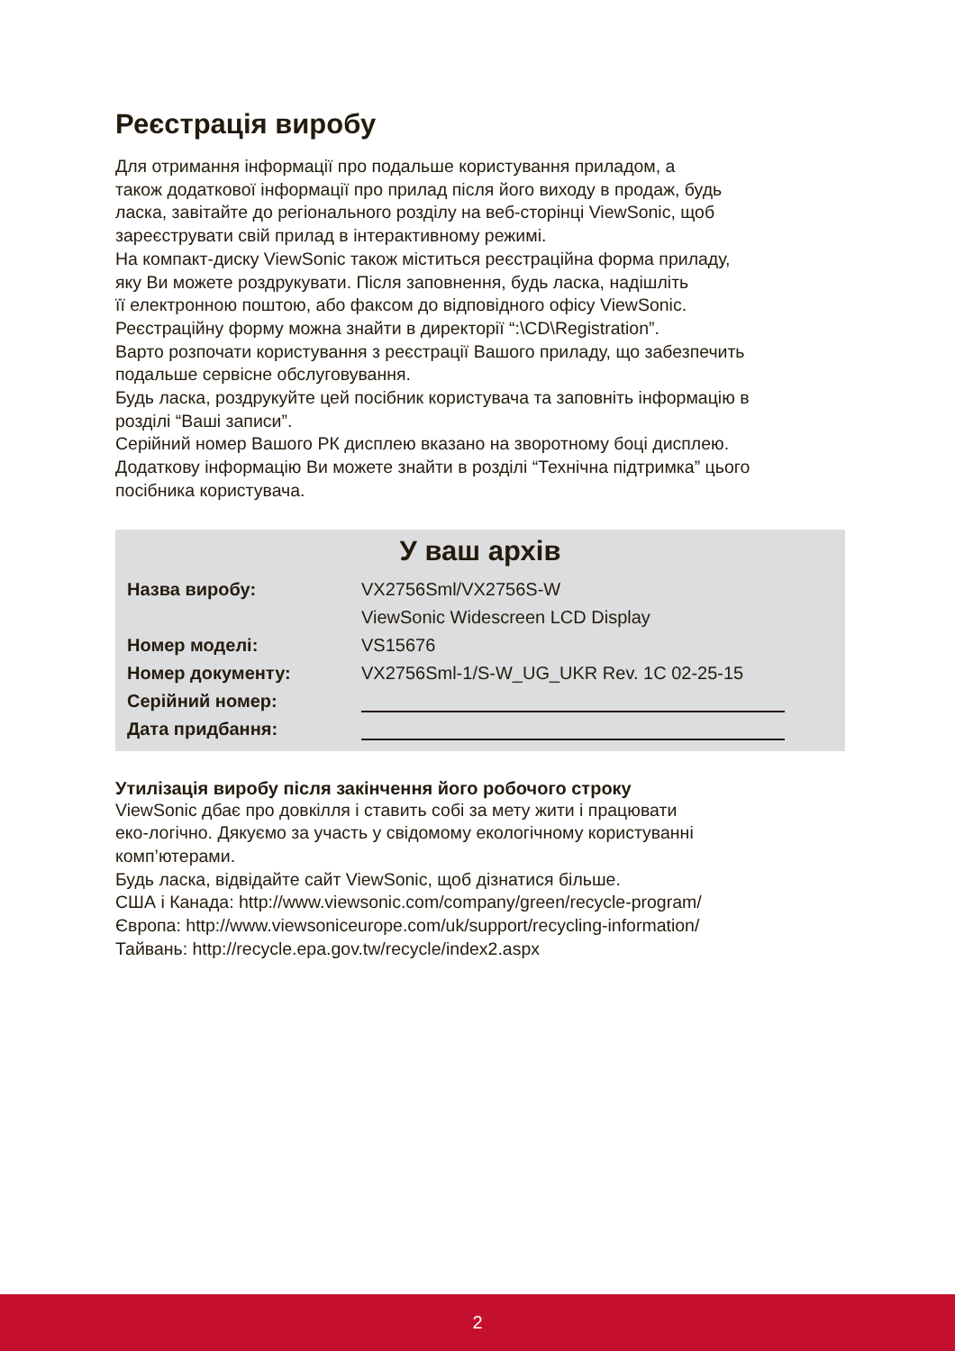Реєстрація виробу
Для отримання інформації про подальше користування приладом, а
також додаткової інформації про прилад після його виходу в продаж, будь
ласка, завітайте до регіонального розділу на веб-сторінці ViewSonic, щоб
зареєструвати свій прилад в інтерактивному режимі.
На компакт-диску ViewSonic також міститься реєстраційна форма приладу,
яку Ви можете роздрукувати. Після заповнення, будь ласка, надішліть
її електронною поштою, або факсом до відповідного офісу ViewSonic.
Реєстраційну форму можна знайти в директорії “:\CD\Registration”.
Варто розпочати користування з реєстрації Вашого приладу, що забезпечить
подальше сервісне обслуговування.
Будь ласка, роздрукуйте цей посібник користувача та заповніть інформацію в
розділі “Ваші записи”.
Серійний номер Вашого РК дисплею вказано на зворотному боці дисплею.
Додаткову інформацію Ви можете знайти в розділі “Технічна підтримка” цього
посібника користувача.
У ваш архів
| Назва виробу: | VX2756Sml/VX2756S-W |
| | ViewSonic Widescreen LCD Display |
| Номер моделі: | VS15676 |
| Номер документу: | VX2756Sml-1/S-W_UG_UKR Rev. 1C 02-25-15 |
| Серійний номер: | |
| Дата придбання: | |
Утилізація виробу після закінчення його робочого строку
ViewSonic дбає про довкілля і ставить собі за мету жити і працювати
еко-логічно. Дякуємо за участь у свідомому екологічному користуванні
комп’ютерами.
Будь ласка, відвідайте сайт ViewSonic, щоб дізнатися більше.
США і Канада: http://www.viewsonic.com/company/green/recycle-program/
Європа: http://www.viewsoniceurope.com/uk/support/recycling-information/
Тайвань: http://recycle.epa.gov.tw/recycle/index2.aspx
2